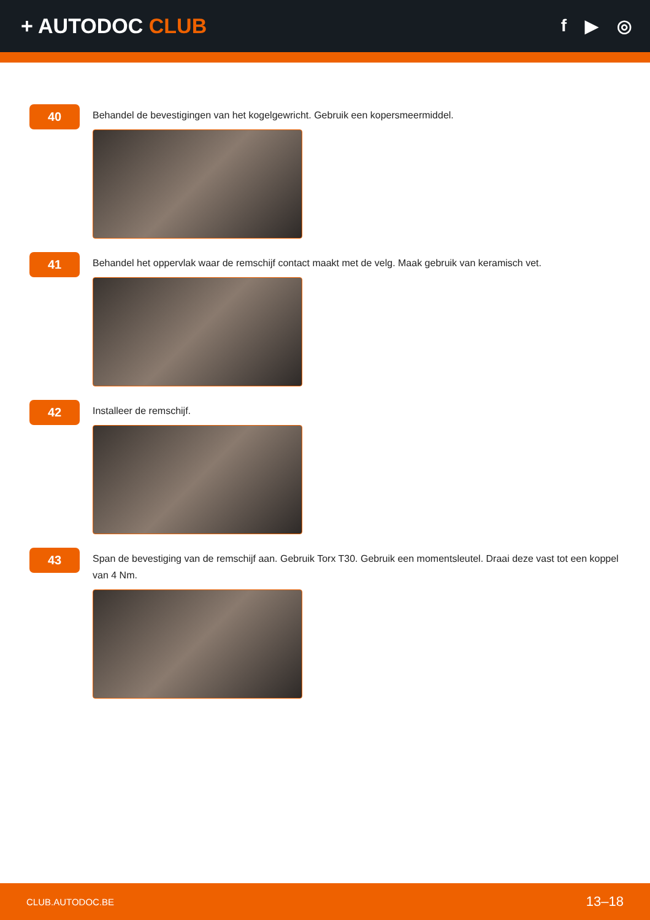+ AUTODOC CLUB
f ▶ ◎
40
Behandel de bevestigingen van het kogelgewricht. Gebruik een kopersmeermiddel.
41
Behandel het oppervlak waar de remschijf contact maakt met de velg. Maak gebruik van keramisch vet.
42
Installeer de remschijf.
43
Span de bevestiging van de remschijf aan. Gebruik Torx T30. Gebruik een momentsleutel. Draai deze vast tot een koppel van 4 Nm.
CLUB.AUTODOC.BE 13–18